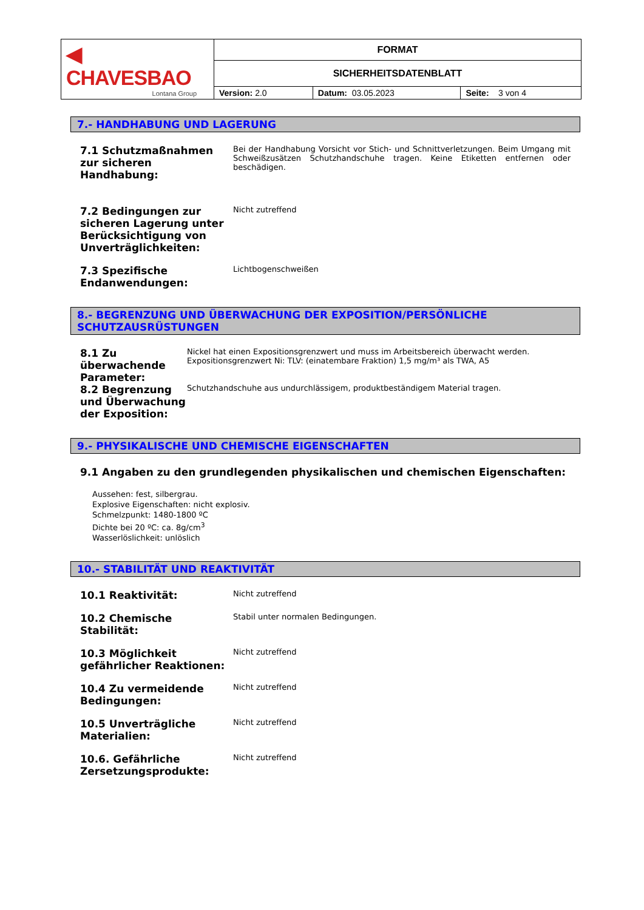| ◀ CHAVESBAO Lontana Group | FORMAT | | |
| | SICHERHEITSDATENBLATT | | |
| | Version: 2.0 | Datum: 03.05.2023 | Seite: 3 von 4 |
7.- HANDHABUNG UND LAGERUNG
7.1 Schutzmaßnahmen zur sicheren Handhabung:
Bei der Handhabung Vorsicht vor Stich- und Schnittverletzungen. Beim Umgang mit Schweißzusätzen Schutzhandschuhe tragen. Keine Etiketten entfernen oder beschädigen.
7.2 Bedingungen zur sicheren Lagerung unter Berücksichtigung von Unverträglichkeiten:
Nicht zutreffend
7.3 Spezifische Endanwendungen:
Lichtbogenschweißen
8.- BEGRENZUNG UND ÜBERWACHUNG DER EXPOSITION/PERSÖNLICHE SCHUTZAUSRÜSTUNGEN
8.1 Zu überwachende Parameter:
Nickel hat einen Expositionsgrenzwert und muss im Arbeitsbereich überwacht werden.
Expositionsgrenzwert Ni: TLV: (einatembare Fraktion) 1,5 mg/m³ als TWA, A5
8.2 Begrenzung und Überwachung der Exposition:
Schutzhandschuhe aus undurchlässigem, produktbeständigem Material tragen.
9.- PHYSIKALISCHE UND CHEMISCHE EIGENSCHAFTEN
9.1 Angaben zu den grundlegenden physikalischen und chemischen Eigenschaften:
Aussehen: fest, silbergrau.
Explosive Eigenschaften: nicht explosiv.
Schmelzpunkt: 1480-1800 ºC
Dichte bei 20 ºC: ca. 8g/cm<sup>3</sup>
Wasserlöslichkeit: unlöslich
10.- STABILITÄT UND REAKTIVITÄT
10.1 Reaktivität:
Nicht zutreffend
10.2 Chemische Stabilität:
Stabil unter normalen Bedingungen.
10.3 Möglichkeit gefährlicher Reaktionen:
Nicht zutreffend
10.4 Zu vermeidende Bedingungen:
Nicht zutreffend
10.5 Unverträgliche Materialien:
Nicht zutreffend
10.6. Gefährliche Zersetzungsprodukte:
Nicht zutreffend